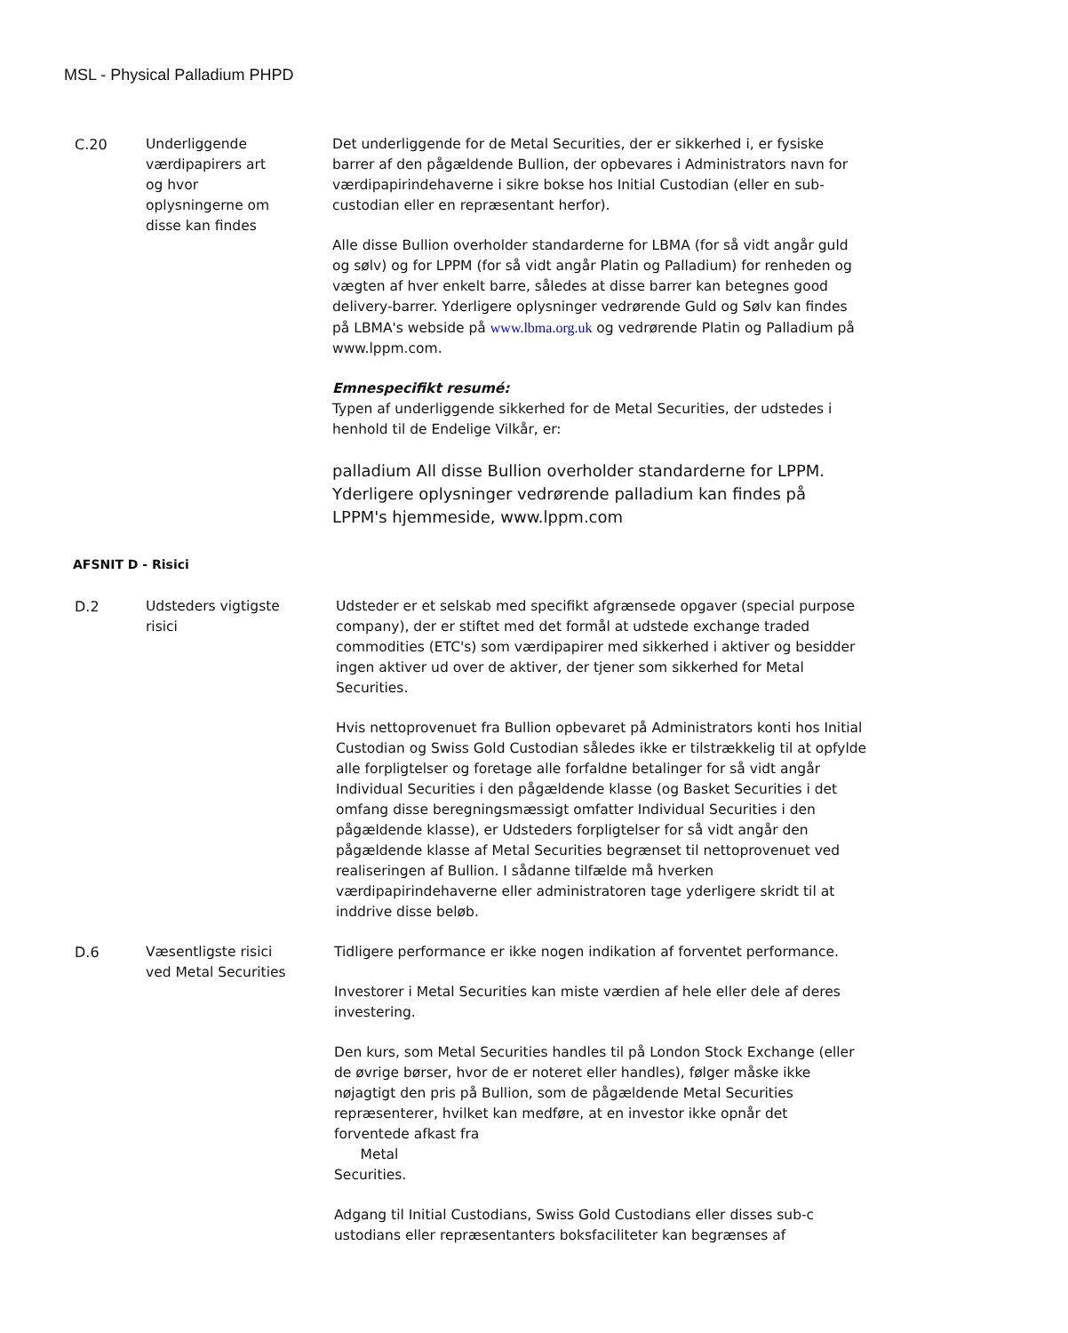MSL - Physical Palladium PHPD
C.20 Underliggende
værdipapirers art
og hvor
oplysningerne om
disse kan findes
Det underliggende for de Metal Securities, der er sikkerhed i, er fysiske barrer af den pågældende Bullion, der opbevares i Administrators navn for værdipapirindehaverne i sikre bokse hos Initial Custodian (eller en sub-custodian eller en repræsentant herfor).
Alle disse Bullion overholder standarderne for LBMA (for så vidt angår guld og sølv) og for LPPM (for så vidt angår Platin og Palladium) for renheden og vægten af hver enkelt barre, således at disse barrer kan betegnes good delivery-barrer. Yderligere oplysninger vedrørende Guld og Sølv kan findes på LBMA's webside på www.lbma.org.uk og vedrørende Platin og Palladium på www.lppm.com.
Emnespecifikt resumé:
Typen af underliggende sikkerhed for de Metal Securities, der udstedes i henhold til de Endelige Vilkår, er:
palladium All disse Bullion overholder standarderne for LPPM. Yderligere oplysninger vedrørende palladium kan findes på LPPM's hjemmeside, www.lppm.com
AFSNIT D - Risici
D.2 Udsteders vigtigste
risici
Udsteder er et selskab med specifikt afgrænsede opgaver (special purpose company), der er stiftet med det formål at udstede exchange traded commodities (ETC's) som værdipapirer med sikkerhed i aktiver og besidder ingen aktiver ud over de aktiver, der tjener som sikkerhed for Metal Securities.
Hvis nettoprovenuet fra Bullion opbevaret på Administrators konti hos Initial Custodian og Swiss Gold Custodian således ikke er tilstrækkelig til at opfylde alle forpligtelser og foretage alle forfaldne betalinger for så vidt angår Individual Securities i den pågældende klasse (og Basket Securities i det omfang disse beregningsmæssigt omfatter Individual Securities i den pågældende klasse), er Udsteders forpligtelser for så vidt angår den pågældende klasse af Metal Securities begrænset til nettoprovenuet ved realiseringen af Bullion. I sådanne tilfælde må hverken værdipapirindehaverne eller administratoren tage yderligere skridt til at inddrive disse beløb.
D.6 Væsentligste risici
ved Metal Securities
Tidligere performance er ikke nogen indikation af forventet performance.
Investorer i Metal Securities kan miste værdien af hele eller dele af deres investering.
Den kurs, som Metal Securities handles til på London Stock Exchange (eller de øvrige børser, hvor de er noteret eller handles), følger måske ikke nøjagtigt den pris på Bullion, som de pågældende Metal Securities repræsenterer, hvilket kan medføre, at en investor ikke opnår det forventede afkast fra
Metal
Securities.
Adgang til Initial Custodians, Swiss Gold Custodians eller disses sub-c
ustodians eller repræsentanters boksfaciliteter kan begrænses af